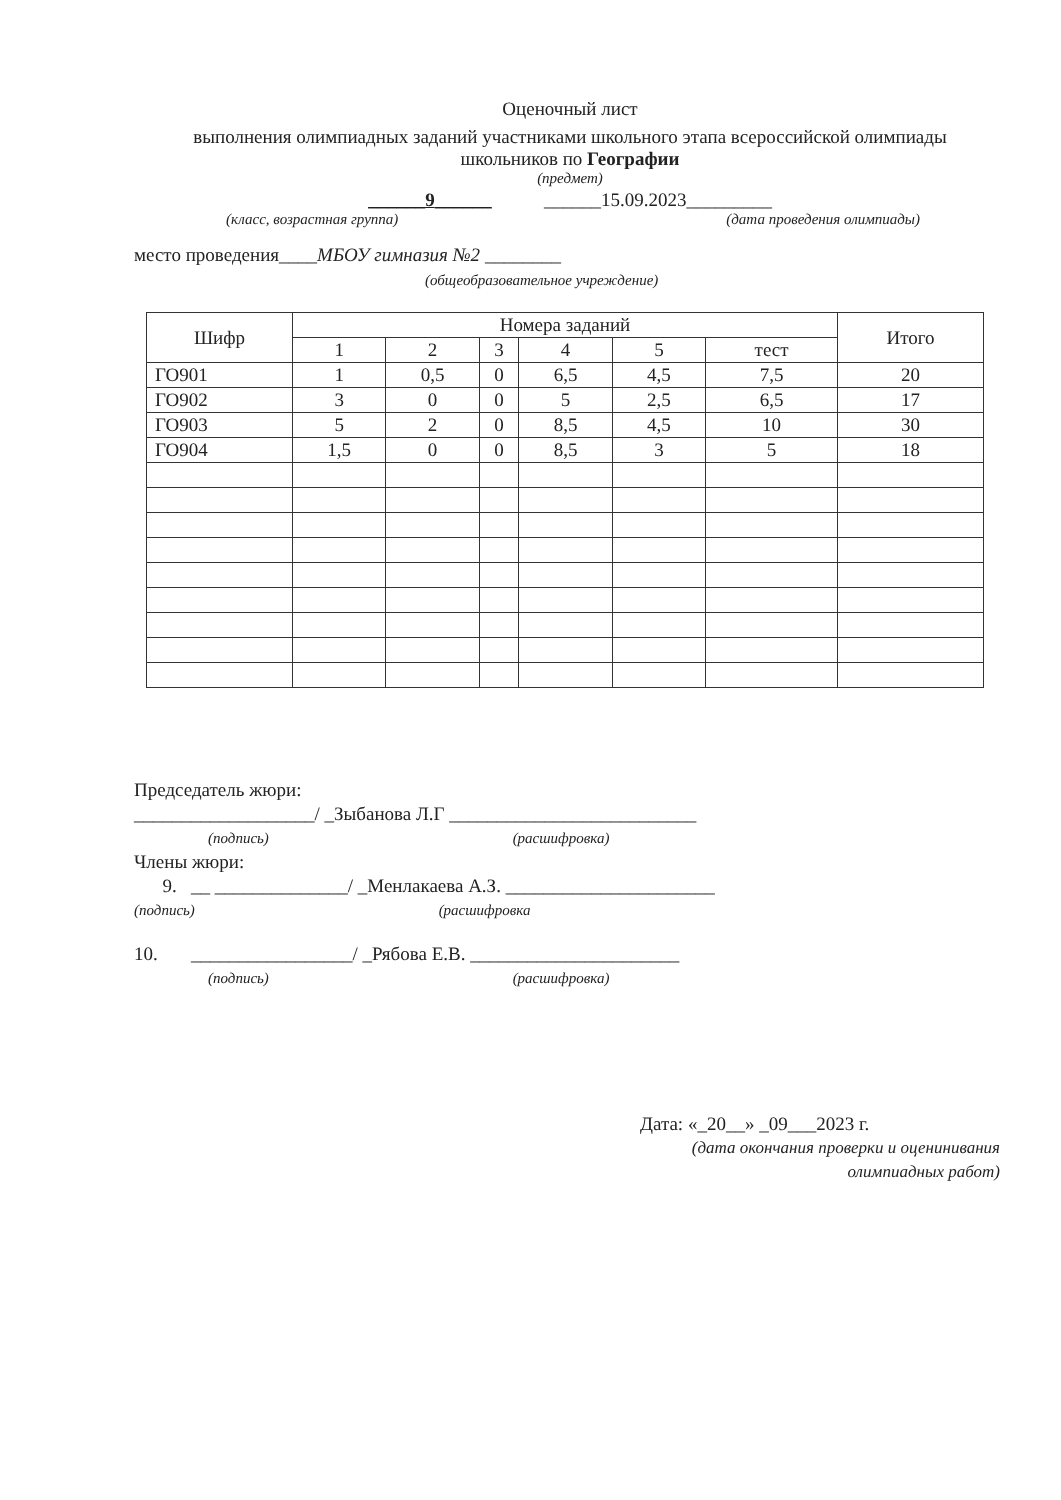Оценочный лист
выполнения олимпиадных заданий участниками школьного этапа всероссийской олимпиады школьников по Географии
(предмет)
______9______ ______15.09.2023_________
(класс, возрастная группа) (дата проведения олимпиады)
место проведения____МБОУ гимназия №2 ________
(общеобразовательное учреждение)
| Шифр | Номера заданий | | | | | | Итого |
| --- | --- | --- | --- | --- | --- | --- | --- |
| | 1 | 2 | 3 | 4 | 5 | тест | |
| ГО901 | 1 | 0,5 | 0 | 6,5 | 4,5 | 7,5 | 20 |
| ГО902 | 3 | 0 | 0 | 5 | 2,5 | 6,5 | 17 |
| ГО903 | 5 | 2 | 0 | 8,5 | 4,5 | 10 | 30 |
| ГО904 | 1,5 | 0 | 0 | 8,5 | 3 | 5 | 18 |
Председатель жюри:
___________________/ _Зыбанова Л.Г __________________________
(подпись) (расшифровка)
Члены жюри:
9. __ ______________/ _Менлакаева А.З. ______________________
(подпись) (расшифровка
10. _________________/ _Рябова Е.В. ______________________
(подпись) (расшифровка)
Дата: «_20__» _09___2023 г.
(дата окончания проверки и оценинивания олимпиадных работ)